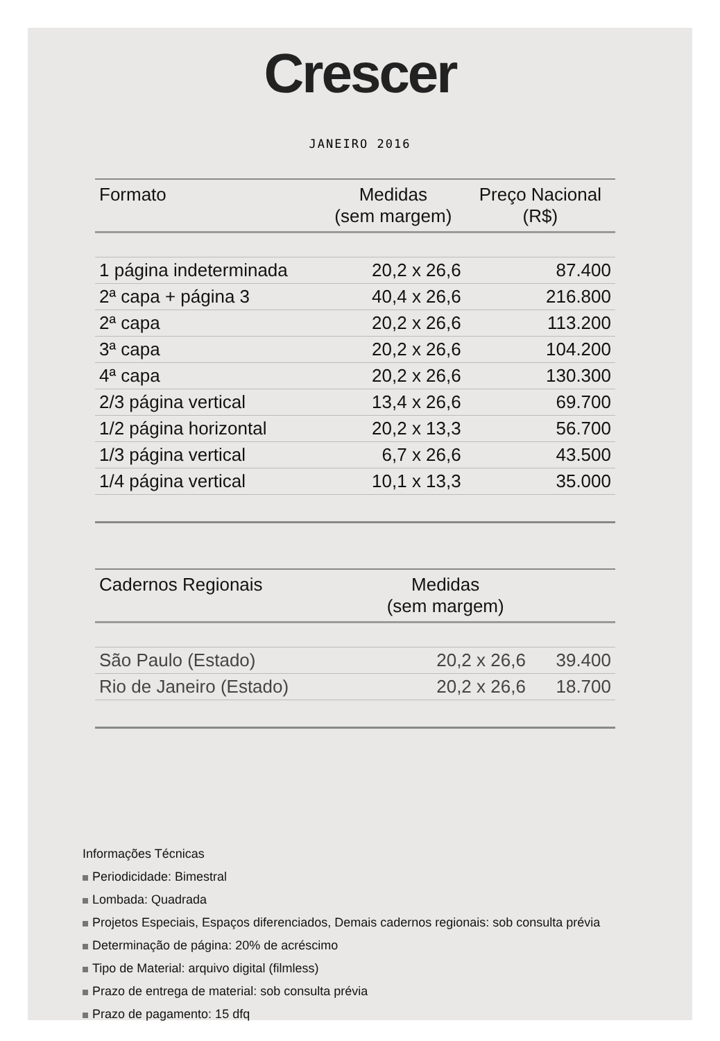Crescer
JANEIRO 2016
| Formato | Medidas (sem margem) | Preço Nacional (R$) |
| --- | --- | --- |
| 1 página indeterminada | 20,2 x 26,6 | 87.400 |
| 2ª capa + página 3 | 40,4 x 26,6 | 216.800 |
| 2ª capa | 20,2 x 26,6 | 113.200 |
| 3ª capa | 20,2 x 26,6 | 104.200 |
| 4ª capa | 20,2 x 26,6 | 130.300 |
| 2/3 página vertical | 13,4 x 26,6 | 69.700 |
| 1/2 página horizontal | 20,2 x 13,3 | 56.700 |
| 1/3 página vertical | 6,7 x 26,6 | 43.500 |
| 1/4 página vertical | 10,1 x 13,3 | 35.000 |
| Cadernos Regionais | Medidas (sem margem) | |
| --- | --- | --- |
| São Paulo (Estado) | 20,2 x 26,6 | 39.400 |
| Rio de Janeiro (Estado) | 20,2 x 26,6 | 18.700 |
Informações Técnicas
Periodicidade: Bimestral
Lombada: Quadrada
Projetos Especiais, Espaços diferenciados, Demais cadernos regionais: sob consulta prévia
Determinação de página: 20% de acréscimo
Tipo de Material: arquivo digital (filmless)
Prazo de entrega de material: sob consulta prévia
Prazo de pagamento: 15 dfq